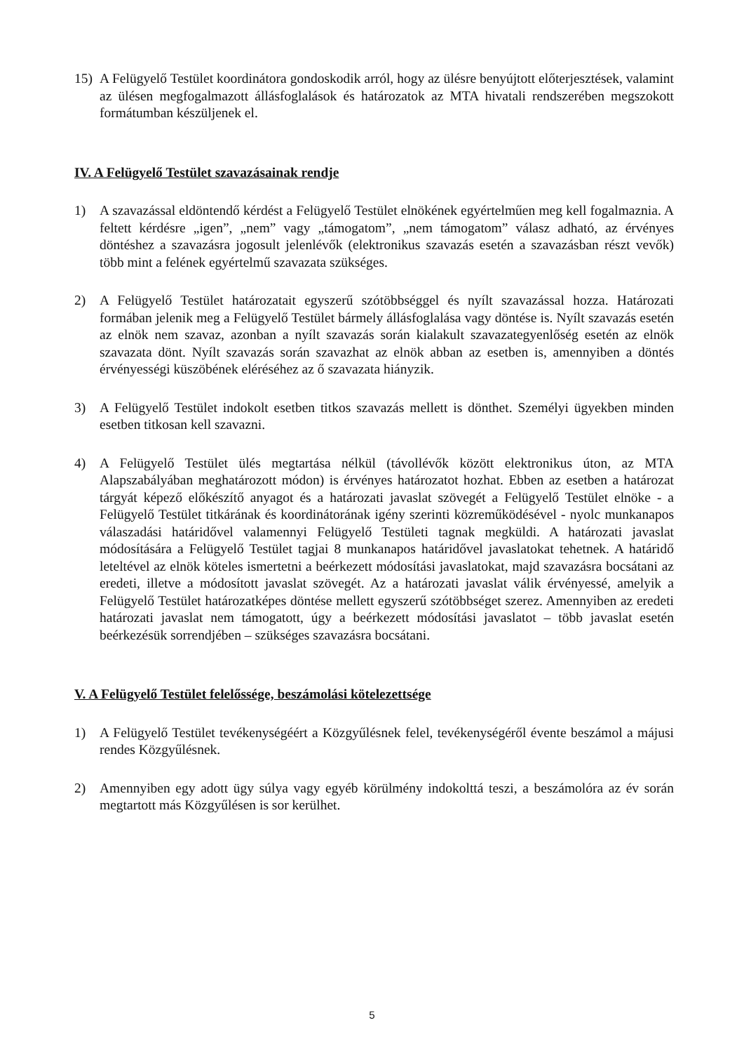15) A Felügyelő Testület koordinátora gondoskodik arról, hogy az ülésre benyújtott előterjesztések, valamint az ülésen megfogalmazott állásfoglalások és határozatok az MTA hivatali rendszerében megszokott formátumban készüljenek el.
IV. A Felügyelő Testület szavazásainak rendje
1) A szavazással eldöntendő kérdést a Felügyelő Testület elnökének egyértelműen meg kell fogalmaznia. A feltett kérdésre „igen”, „nem” vagy „támogatom”, „nem támogatom” válasz adható, az érvényes döntéshez a szavazásra jogosult jelenlévők (elektronikus szavazás esetén a szavazásban részt vevők) több mint a felének egyértelmű szavazata szükséges.
2) A Felügyelő Testület határozatait egyszerű szótöbbséggel és nyílt szavazással hozza. Határozati formában jelenik meg a Felügyelő Testület bármely állásfoglalása vagy döntése is. Nyílt szavazás esetén az elnök nem szavaz, azonban a nyílt szavazás során kialakult szavazategyenlőség esetén az elnök szavazata dönt. Nyílt szavazás során szavazhat az elnök abban az esetben is, amennyiben a döntés érvényességi küszöbének eléréséhez az ő szavazata hiányzik.
3) A Felügyelő Testület indokolt esetben titkos szavazás mellett is dönthet. Személyi ügyekben minden esetben titkosan kell szavazni.
4) A Felügyelő Testület ülés megtartása nélkül (távollévők között elektronikus úton, az MTA Alapszabályában meghatározott módon) is érvényes határozatot hozhat. Ebben az esetben a határozat tárgyát képező előkészítő anyagot és a határozati javaslat szövegét a Felügyelő Testület elnöke - a Felügyelő Testület titkárának és koordinátorának igény szerinti közreműködésével - nyolc munkanapos válaszadási határidővel valamennyi Felügyelő Testületi tagnak megküldi. A határozati javaslat módosítására a Felügyelő Testület tagjai 8 munkanapos határidővel javaslatokat tehetnek. A határidő leteltével az elnök köteles ismertetni a beérkezett módosítási javaslatokat, majd szavazásra bocsátani az eredeti, illetve a módosított javaslat szövegét. Az a határozati javaslat válik érvényessé, amelyik a Felügyelő Testület határozatképes döntése mellett egyszerű szótöbbséget szerez. Amennyiben az eredeti határozati javaslat nem támogatott, úgy a beérkezett módosítási javaslatot – több javaslat esetén beérkezésük sorrendjében – szükséges szavazásra bocsátani.
V. A Felügyelő Testület felelőssége, beszámolási kötelezettsége
1) A Felügyelő Testület tevékenységéért a Közgyűlésnek felel, tevékenységéről évente beszámol a májusi rendes Közgyűlésnek.
2) Amennyiben egy adott ügy súlya vagy egyéb körülmény indokolttá teszi, a beszámolóra az év során megtartott más Közgyűlésen is sor kerülhet.
5